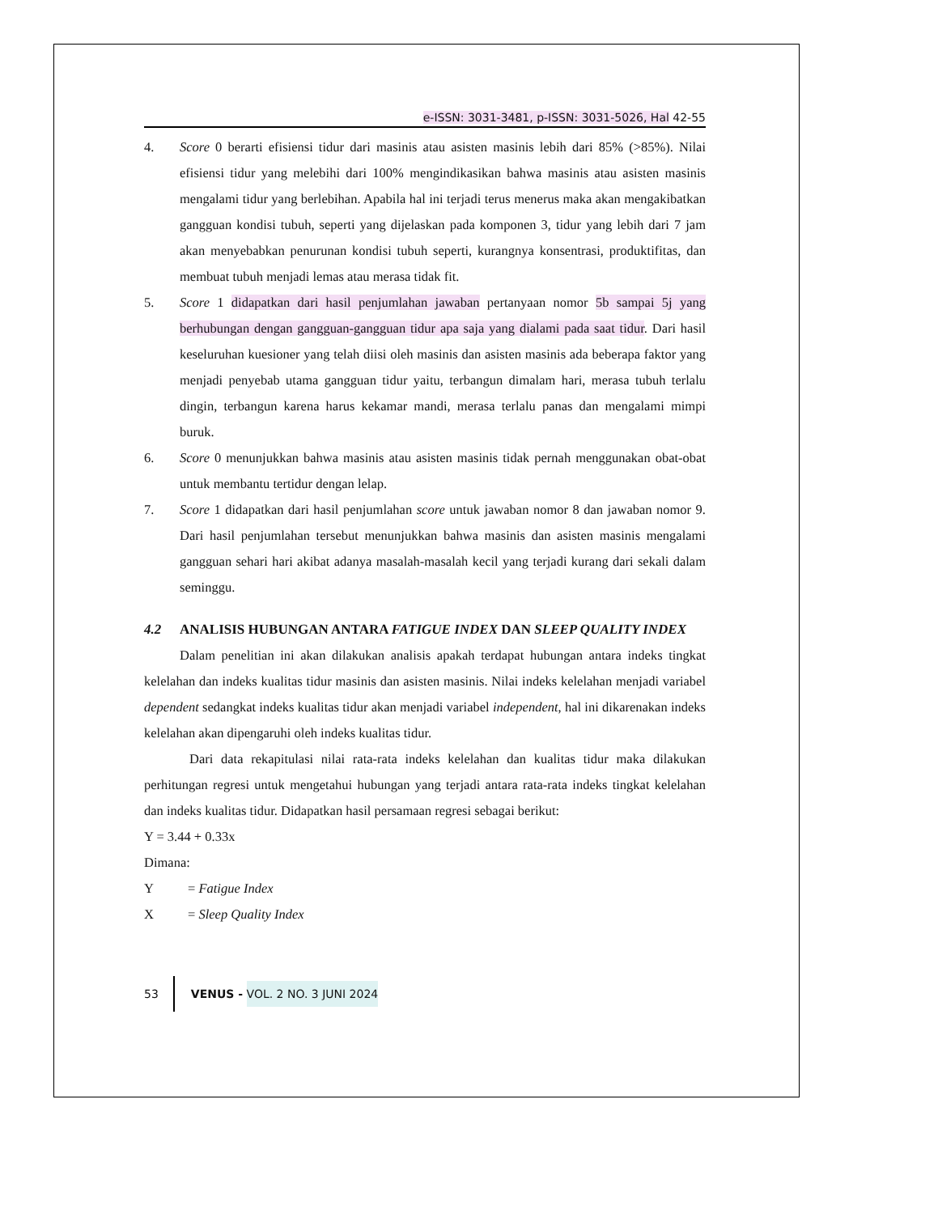e-ISSN: 3031-3481, p-ISSN: 3031-5026, Hal 42-55
4. Score 0 berarti efisiensi tidur dari masinis atau asisten masinis lebih dari 85% (>85%). Nilai efisiensi tidur yang melebihi dari 100% mengindikasikan bahwa masinis atau asisten masinis mengalami tidur yang berlebihan. Apabila hal ini terjadi terus menerus maka akan mengakibatkan gangguan kondisi tubuh, seperti yang dijelaskan pada komponen 3, tidur yang lebih dari 7 jam akan menyebabkan penurunan kondisi tubuh seperti, kurangnya konsentrasi, produktifitas, dan membuat tubuh menjadi lemas atau merasa tidak fit.
5. Score 1 didapatkan dari hasil penjumlahan jawaban pertanyaan nomor 5b sampai 5j yang berhubungan dengan gangguan-gangguan tidur apa saja yang dialami pada saat tidur. Dari hasil keseluruhan kuesioner yang telah diisi oleh masinis dan asisten masinis ada beberapa faktor yang menjadi penyebab utama gangguan tidur yaitu, terbangun dimalam hari, merasa tubuh terlalu dingin, terbangun karena harus kekamar mandi, merasa terlalu panas dan mengalami mimpi buruk.
6. Score 0 menunjukkan bahwa masinis atau asisten masinis tidak pernah menggunakan obat-obat untuk membantu tertidur dengan lelap.
7. Score 1 didapatkan dari hasil penjumlahan score untuk jawaban nomor 8 dan jawaban nomor 9. Dari hasil penjumlahan tersebut menunjukkan bahwa masinis dan asisten masinis mengalami gangguan sehari hari akibat adanya masalah-masalah kecil yang terjadi kurang dari sekali dalam seminggu.
4.2 ANALISIS HUBUNGAN ANTARA FATIGUE INDEX DAN SLEEP QUALITY INDEX
Dalam penelitian ini akan dilakukan analisis apakah terdapat hubungan antara indeks tingkat kelelahan dan indeks kualitas tidur masinis dan asisten masinis. Nilai indeks kelelahan menjadi variabel dependent sedangkat indeks kualitas tidur akan menjadi variabel independent, hal ini dikarenakan indeks kelelahan akan dipengaruhi oleh indeks kualitas tidur.
Dari data rekapitulasi nilai rata-rata indeks kelelahan dan kualitas tidur maka dilakukan perhitungan regresi untuk mengetahui hubungan yang terjadi antara rata-rata indeks tingkat kelelahan dan indeks kualitas tidur. Didapatkan hasil persamaan regresi sebagai berikut:
Y = 3.44 + 0.33x
Dimana:
Y = Fatigue Index
X = Sleep Quality Index
53 VENUS - VOL. 2 NO. 3 JUNI 2024